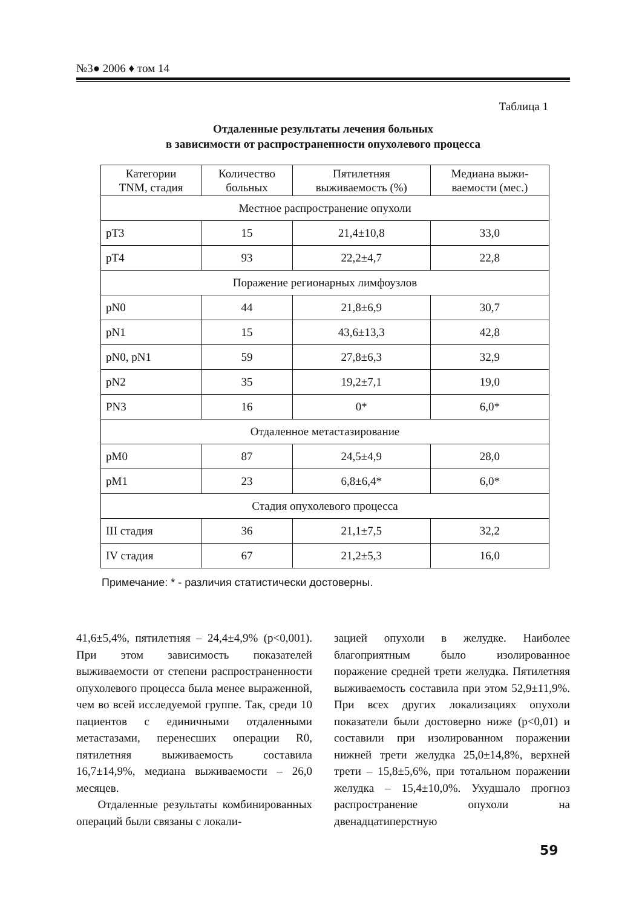№3● 2006 ♦ том 14
Таблица 1
Отдаленные результаты лечения больных
в зависимости от распространенности опухолевого процесса
| Категории TNM, стадия | Количество больных | Пятилетняя выживаемость (%) | Медиана выжи- ваемости (мес.) |
| --- | --- | --- | --- |
| Местное распространение опухоли | | | |
| pT3 | 15 | 21,4±10,8 | 33,0 |
| pT4 | 93 | 22,2±4,7 | 22,8 |
| Поражение регионарных лимфоузлов | | | |
| pN0 | 44 | 21,8±6,9 | 30,7 |
| pN1 | 15 | 43,6±13,3 | 42,8 |
| pN0, pN1 | 59 | 27,8±6,3 | 32,9 |
| pN2 | 35 | 19,2±7,1 | 19,0 |
| PN3 | 16 | 0* | 6,0* |
| Отдаленное метастазирование | | | |
| pM0 | 87 | 24,5±4,9 | 28,0 |
| pM1 | 23 | 6,8±6,4* | 6,0* |
| Стадия опухолевого процесса | | | |
| III стадия | 36 | 21,1±7,5 | 32,2 |
| IV стадия | 67 | 21,2±5,3 | 16,0 |
Примечание: * - различия статистически достоверны.
41,6±5,4%, пятилетняя – 24,4±4,9% (p<0,001). При этом зависимость показателей выживаемости от степени распространенности опухолевого процесса была менее выраженной, чем во всей исследуемой группе. Так, среди 10 пациентов с единичными отдаленными метастазами, перенесших операции R0, пятилетняя выживаемость составила 16,7±14,9%, медиана выживаемости – 26,0 месяцев.
Отдаленные результаты комбинированных операций были связаны с локали-
зацией опухоли в желудке. Наиболее благоприятным было изолированное поражение средней трети желудка. Пятилетняя выживаемость составила при этом 52,9±11,9%. При всех других локализациях опухоли показатели были достоверно ниже (p<0,01) и составили при изолированном поражении нижней трети желудка 25,0±14,8%, верхней трети – 15,8±5,6%, при тотальном поражении желудка – 15,4±10,0%. Ухудшало прогноз распространение опухоли на двенадцатиперстную
59